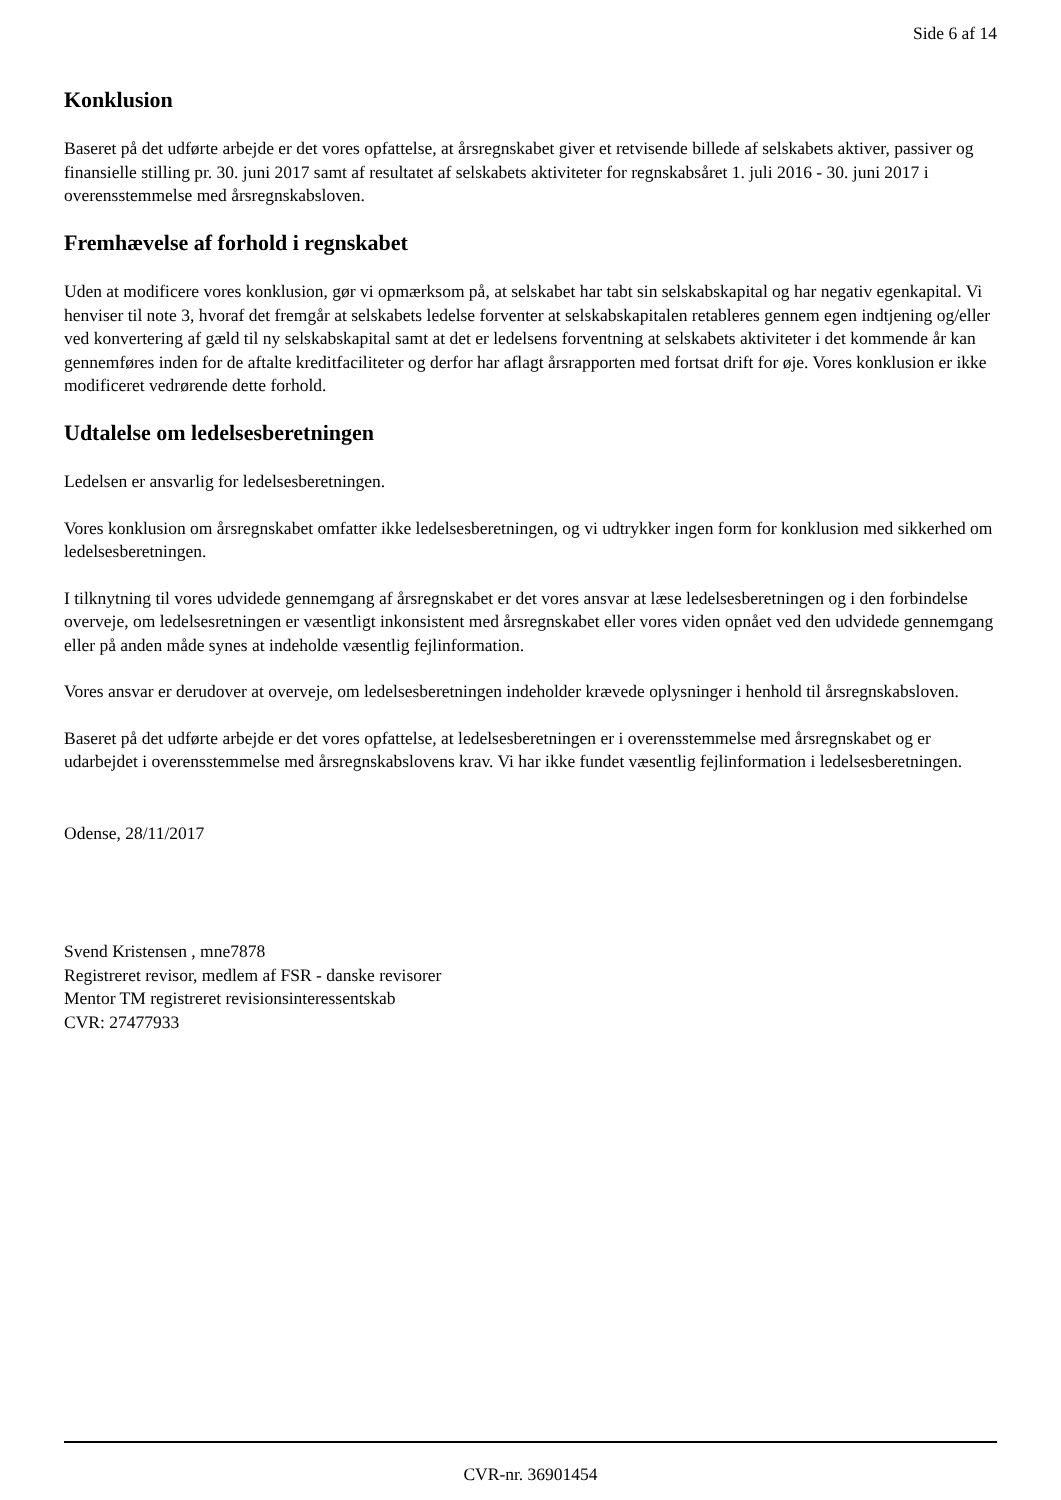Side 6 af 14
Konklusion
Baseret på det udførte arbejde er det vores opfattelse, at årsregnskabet giver et retvisende billede af selskabets aktiver, passiver og finansielle stilling pr. 30. juni 2017 samt af resultatet af selskabets aktiviteter for regnskabsåret 1. juli 2016 - 30. juni 2017 i overensstemmelse med årsregnskabsloven.
Fremhævelse af forhold i regnskabet
Uden at modificere vores konklusion, gør vi opmærksom på, at selskabet har tabt sin selskabskapital og har negativ egenkapital. Vi henviser til note 3, hvoraf det fremgår at selskabets ledelse forventer at selskabskapitalen retableres gennem egen indtjening og/eller ved konvertering af gæld til ny selskabskapital samt at det er ledelsens forventning at selskabets aktiviteter i det kommende år kan gennemføres inden for de aftalte kreditfaciliteter og derfor har aflagt årsrapporten med fortsat drift for øje. Vores konklusion er ikke modificeret vedrørende dette forhold.
Udtalelse om ledelsesberetningen
Ledelsen er ansvarlig for ledelsesberetningen.
Vores konklusion om årsregnskabet omfatter ikke ledelsesberetningen, og vi udtrykker ingen form for konklusion med sikkerhed om ledelsesberetningen.
I tilknytning til vores udvidede gennemgang af årsregnskabet er det vores ansvar at læse ledelsesberetningen og i den forbindelse overveje, om ledelsesretningen er væsentligt inkonsistent med årsregnskabet eller vores viden opnået ved den udvidede gennemgang eller på anden måde synes at indeholde væsentlig fejlinformation.
Vores ansvar er derudover at overveje, om ledelsesberetningen indeholder krævede oplysninger i henhold til årsregnskabsloven.
Baseret på det udførte arbejde er det vores opfattelse, at ledelsesberetningen er i overensstemmelse med årsregnskabet og er udarbejdet i overensstemmelse med årsregnskabslovens krav. Vi har ikke fundet væsentlig fejlinformation i ledelsesberetningen.
Odense, 28/11/2017
Svend Kristensen , mne7878
Registreret revisor, medlem af FSR - danske revisorer
Mentor TM registreret revisionsinteressentskab
CVR: 27477933
CVR-nr. 36901454